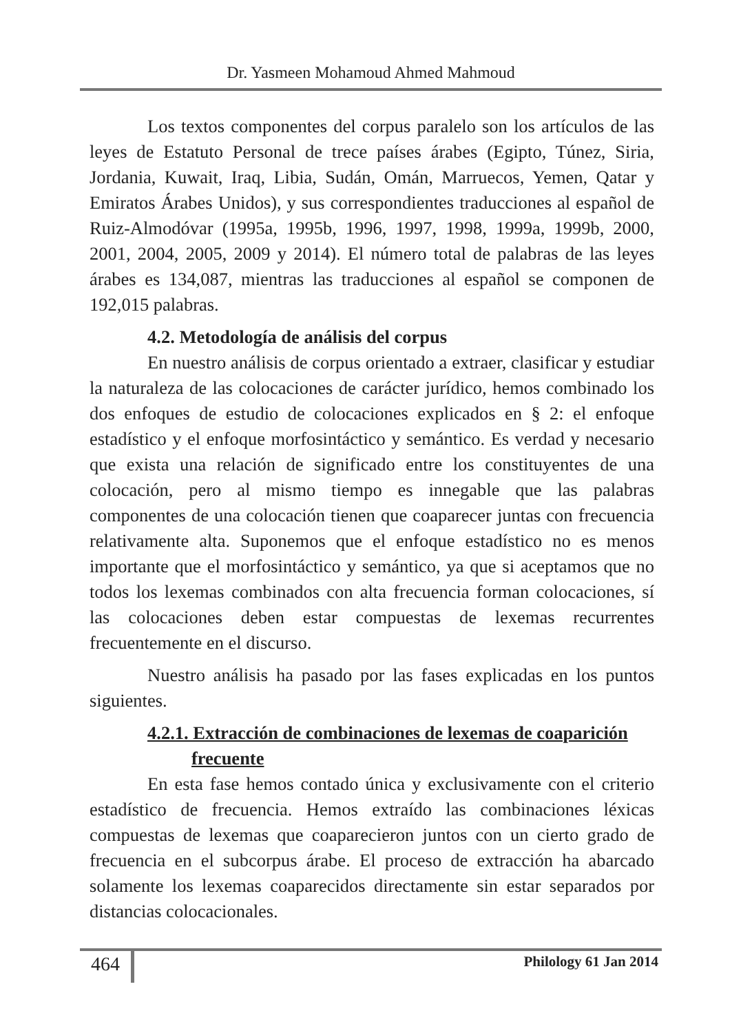Dr. Yasmeen Mohamoud Ahmed Mahmoud
Los textos componentes del corpus paralelo son los artículos de las leyes de Estatuto Personal de trece países árabes (Egipto, Túnez, Siria, Jordania, Kuwait, Iraq, Libia, Sudán, Omán, Marruecos, Yemen, Qatar y Emiratos Árabes Unidos), y sus correspondientes traducciones al español de Ruiz-Almodóvar (1995a, 1995b, 1996, 1997, 1998, 1999a, 1999b, 2000, 2001, 2004, 2005, 2009 y 2014). El número total de palabras de las leyes árabes es 134,087, mientras las traducciones al español se componen de 192,015 palabras.
4.2. Metodología de análisis del corpus
En nuestro análisis de corpus orientado a extraer, clasificar y estudiar la naturaleza de las colocaciones de carácter jurídico, hemos combinado los dos enfoques de estudio de colocaciones explicados en § 2: el enfoque estadístico y el enfoque morfosintáctico y semántico. Es verdad y necesario que exista una relación de significado entre los constituyentes de una colocación, pero al mismo tiempo es innegable que las palabras componentes de una colocación tienen que coaparecer juntas con frecuencia relativamente alta. Suponemos que el enfoque estadístico no es menos importante que el morfosintáctico y semántico, ya que si aceptamos que no todos los lexemas combinados con alta frecuencia forman colocaciones, sí las colocaciones deben estar compuestas de lexemas recurrentes frecuentemente en el discurso.
Nuestro análisis ha pasado por las fases explicadas en los puntos siguientes.
4.2.1. Extracción de combinaciones de lexemas de coaparición
frecuente
En esta fase hemos contado única y exclusivamente con el criterio estadístico de frecuencia. Hemos extraído las combinaciones léxicas compuestas de lexemas que coaparecieron juntos con un cierto grado de frecuencia en el subcorpus árabe. El proceso de extracción ha abarcado solamente los lexemas coaparecidos directamente sin estar separados por distancias colocacionales.
464 Philology 61 Jan 2014